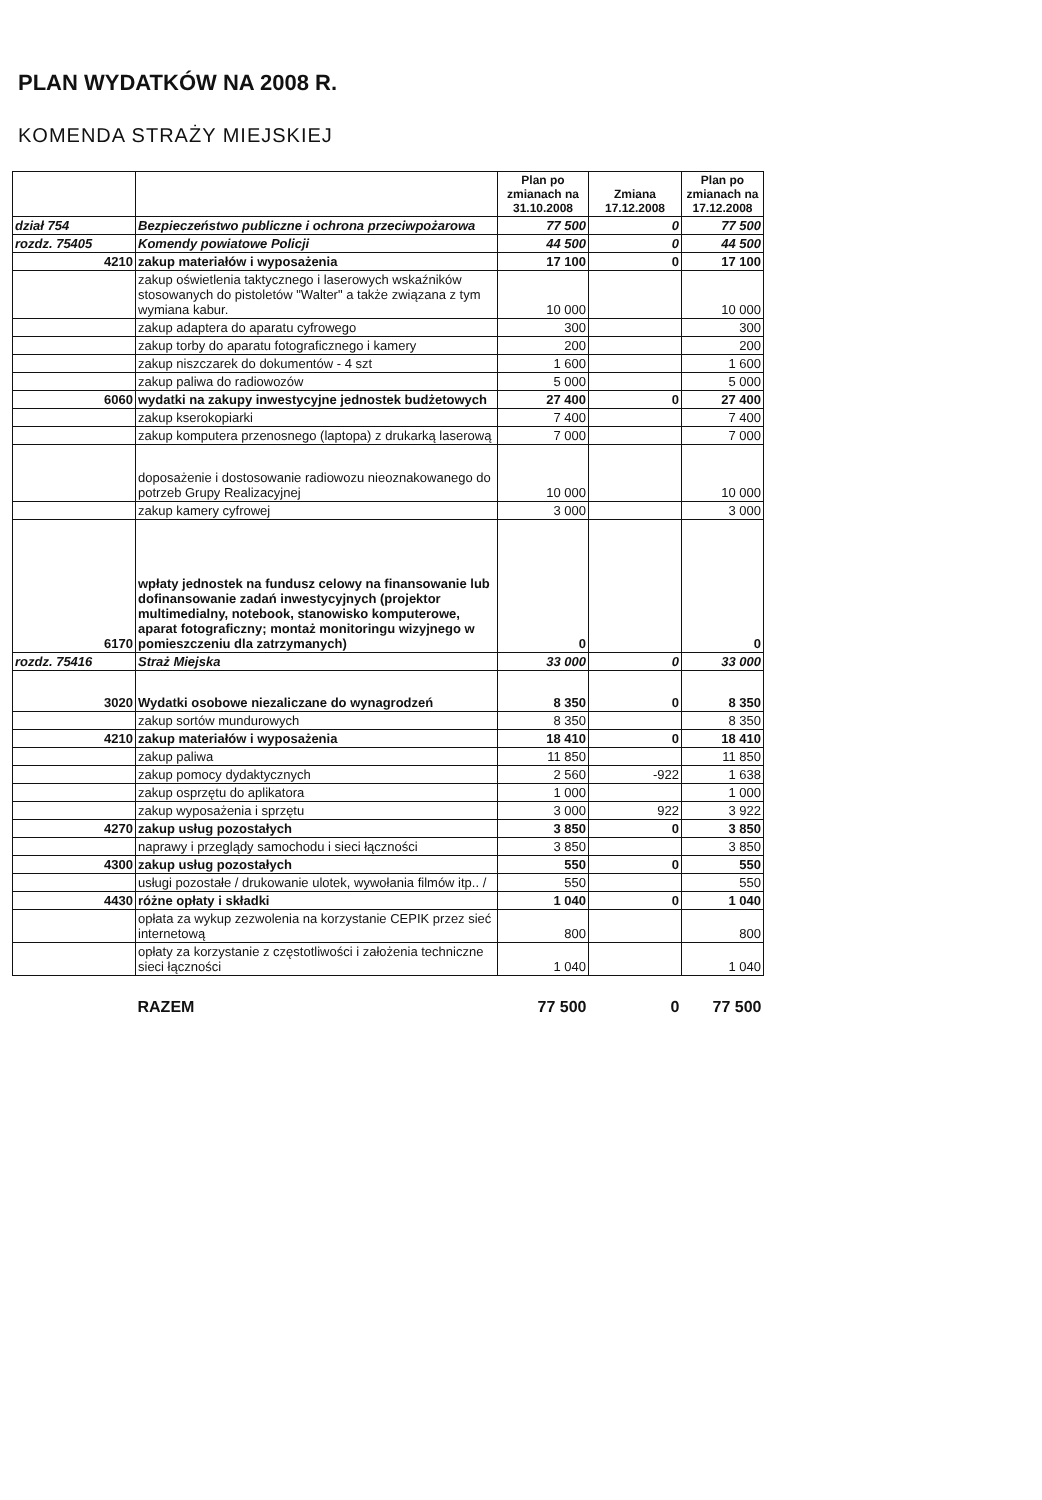PLAN WYDATKÓW NA 2008 R.
KOMENDA STRAŻY MIEJSKIEJ
| | | Plan po zmianach na 31.10.2008 | Zmiana 17.12.2008 | Plan po zmianach na 17.12.2008 |
| --- | --- | --- | --- | --- |
| dział 754 | Bezpieczeństwo publiczne i ochrona przeciwpożarowa | 77 500 | 0 | 77 500 |
| rozdz. 75405 | Komendy powiatowe Policji | 44 500 | 0 | 44 500 |
| 4210 | zakup materiałów i wyposażenia | 17 100 | 0 | 17 100 |
| | zakup oświetlenia taktycznego i laserowych wskaźników stosowanych do pistoletów "Walter" a także związana z tym wymiana kabur. | 10 000 | | 10 000 |
| | zakup adaptera do aparatu cyfrowego | 300 | | 300 |
| | zakup torby do aparatu fotograficznego i kamery | 200 | | 200 |
| | zakup niszczarek do dokumentów - 4 szt | 1 600 | | 1 600 |
| | zakup paliwa do radiowozów | 5 000 | | 5 000 |
| 6060 | wydatki na zakupy inwestycyjne jednostek budżetowych | 27 400 | 0 | 27 400 |
| | zakup kserokopiarki | 7 400 | | 7 400 |
| | zakup komputera przenosnego (laptopa) z drukarką laserową | 7 000 | | 7 000 |
| | doposażenie i dostosowanie radiowozu nieoznakowanego do potrzeb Grupy Realizacyjnej | 10 000 | | 10 000 |
| | zakup kamery cyfrowej | 3 000 | | 3 000 |
| 6170 | wpłaty jednostek na fundusz celowy na finansowanie lub dofinansowanie zadań inwestycyjnych (projektor multimedialny, notebook, stanowisko komputerowe, aparat fotograficzny; montaż monitoringu wizyjnego w pomieszczeniu dla zatrzymanych) | 0 | | 0 |
| rozdz. 75416 | Straż Miejska | 33 000 | 0 | 33 000 |
| 3020 | Wydatki osobowe niezaliczane do wynagrodzeń | 8 350 | 0 | 8 350 |
| | zakup sortów mundurowych | 8 350 | | 8 350 |
| 4210 | zakup materiałów i wyposażenia | 18 410 | 0 | 18 410 |
| | zakup paliwa | 11 850 | | 11 850 |
| | zakup pomocy dydaktycznych | 2 560 | -922 | 1 638 |
| | zakup osprzętu do aplikatora | 1 000 | | 1 000 |
| | zakup wyposażenia i sprzętu | 3 000 | 922 | 3 922 |
| 4270 | zakup usług pozostałych | 3 850 | 0 | 3 850 |
| | naprawy i przeglądy samochodu i sieci łączności | 3 850 | | 3 850 |
| 4300 | zakup usług pozostałych | 550 | 0 | 550 |
| | usługi pozostałe / drukowanie ulotek, wywołania filmów itp.. / | 550 | | 550 |
| 4430 | różne opłaty i składki | 1 040 | 0 | 1 040 |
| | opłata za wykup zezwolenia na korzystanie CEPIK przez sieć internetową | 800 | | 800 |
| | opłaty za korzystanie z częstotliwości i założenia techniczne sieci łączności | 1 040 | | 1 040 |
| | RAZEM | 77 500 | 0 | 77 500 |